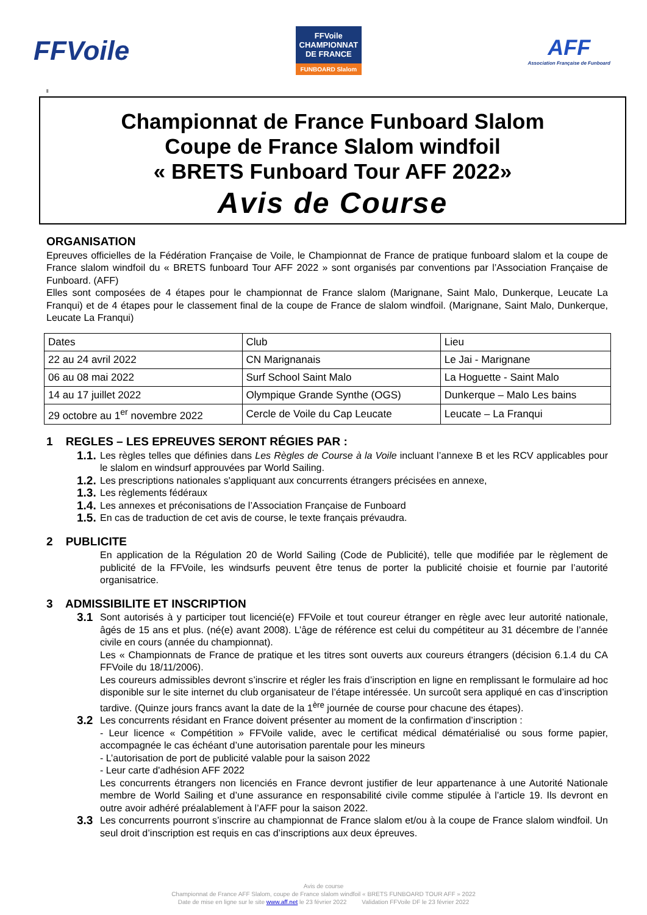FFVoile
FFVoile
CHAMPIONNAT
DE FRANCE
FUNBOARD Slalom
AFF
Association Française de Funboard
ll
Championnat de France Funboard Slalom
Coupe de France Slalom windfoil
« BRETS Funboard Tour AFF 2022»
Avis de Course
ORGANISATION
Epreuves officielles de la Fédération Française de Voile, le Championnat de France de pratique funboard slalom et la coupe de France slalom windfoil du « BRETS funboard Tour AFF 2022 » sont organisés par conventions par l’Association Française de Funboard. (AFF)
Elles sont composées de 4 étapes pour le championnat de France slalom (Marignane, Saint Malo, Dunkerque, Leucate La Franqui) et de 4 étapes pour le classement final de la coupe de France de slalom windfoil. (Marignane, Saint Malo, Dunkerque, Leucate La Franqui)
| Dates | Club | Lieu |
| 22 au 24 avril 2022 | CN Marignanais | Le Jai - Marignane |
| 06 au 08 mai 2022 | Surf School Saint Malo | La Hoguette - Saint Malo |
| 14 au 17 juillet 2022 | Olympique Grande Synthe (OGS) | Dunkerque – Malo Les bains |
| 29 octobre au 1<sup>er</sup> novembre 2022 | Cercle de Voile du Cap Leucate | Leucate – La Franqui |
1 REGLES – LES EPREUVES SERONT RÉGIES PAR :
1.1. Les règles telles que définies dans Les Règles de Course à la Voile incluant l’annexe B et les RCV applicables pour le slalom en windsurf approuvées par World Sailing.
1.2. Les prescriptions nationales s'appliquant aux concurrents étrangers précisées en annexe,
1.3. Les règlements fédéraux
1.4. Les annexes et préconisations de l’Association Française de Funboard
1.5. En cas de traduction de cet avis de course, le texte français prévaudra.
2 PUBLICITE
En application de la Régulation 20 de World Sailing (Code de Publicité), telle que modifiée par le règlement de publicité de la FFVoile, les windsurfs peuvent être tenus de porter la publicité choisie et fournie par l’autorité organisatrice.
3 ADMISSIBILITE ET INSCRIPTION
3.1 Sont autorisés à y participer tout licencié(e) FFVoile et tout coureur étranger en règle avec leur autorité nationale, âgés de 15 ans et plus. (né(e) avant 2008). L’âge de référence est celui du compétiteur au 31 décembre de l’année civile en cours (année du championnat).
Les « Championnats de France de pratique et les titres sont ouverts aux coureurs étrangers (décision 6.1.4 du CA FFVoile du 18/11/2006).
Les coureurs admissibles devront s’inscrire et régler les frais d’inscription en ligne en remplissant le formulaire ad hoc disponible sur le site internet du club organisateur de l’étape intéressée. Un surcoût sera appliqué en cas d’inscription tardive. (Quinze jours francs avant la date de la 1<sup>ère</sup> journée de course pour chacune des étapes).
3.2 Les concurrents résidant en France doivent présenter au moment de la confirmation d’inscription :
- Leur licence « Compétition » FFVoile valide, avec le certificat médical dématérialisé ou sous forme papier, accompagnée le cas échéant d’une autorisation parentale pour les mineurs
- L’autorisation de port de publicité valable pour la saison 2022
- Leur carte d'adhésion AFF 2022
Les concurrents étrangers non licenciés en France devront justifier de leur appartenance à une Autorité Nationale membre de World Sailing et d’une assurance en responsabilité civile comme stipulée à l’article 19. Ils devront en outre avoir adhéré préalablement à l’AFF pour la saison 2022.
3.3 Les concurrents pourront s’inscrire au championnat de France slalom et/ou à la coupe de France slalom windfoil. Un seul droit d’inscription est requis en cas d’inscriptions aux deux épreuves.
Avis de course
Championnat de France AFF Slalom, coupe de France slalom windfoil « BRETS FUNBOARD TOUR AFF » 2022
Date de mise en ligne sur le site www.aff.net le 23 février 2022 Validation FFVoile DF le 23 février 2022